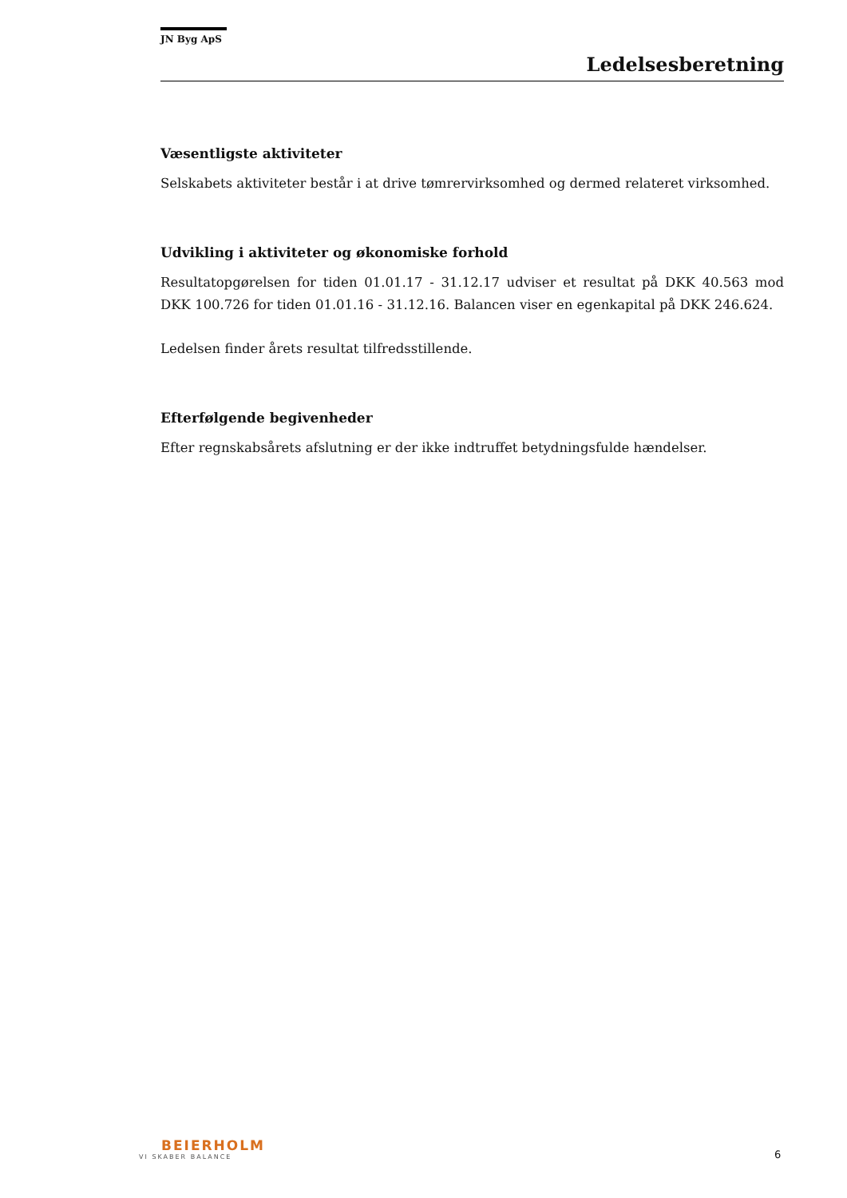JN Byg ApS
Ledelsesberetning
Væsentligste aktiviteter
Selskabets aktiviteter består i at drive tømrervirksomhed og dermed relateret virksomhed.
Udvikling i aktiviteter og økonomiske forhold
Resultatopgørelsen for tiden 01.01.17 - 31.12.17 udviser et resultat på DKK 40.563 mod DKK 100.726 for tiden 01.01.16 - 31.12.16. Balancen viser en egenkapital på DKK 246.624.
Ledelsen finder årets resultat tilfredsstillende.
Efterfølgende begivenheder
Efter regnskabsårets afslutning er der ikke indtruffet betydningsfulde hændelser.
BEIERHOLM
VI SKABER BALANCE
6